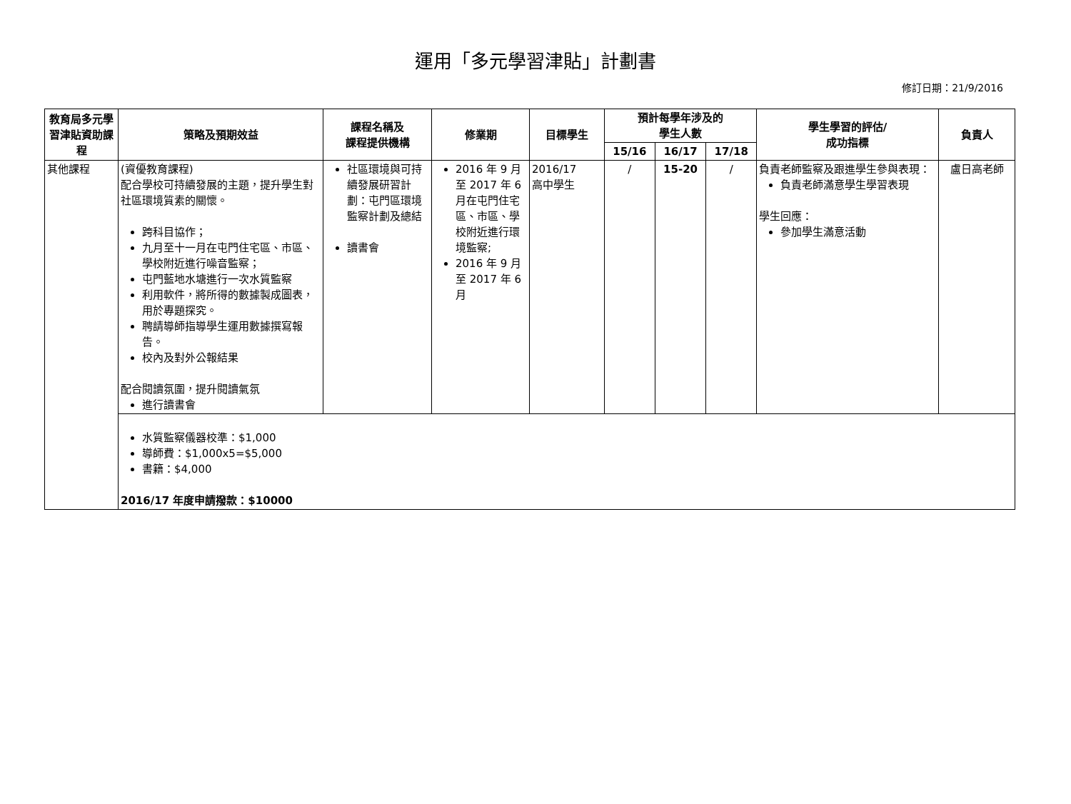運用「多元學習津貼」計劃書
修訂日期：21/9/2016
| 教育局多元學習津貼資助課程 | 策略及預期效益 | 課程名稱及 課程提供機構 | 修業期 | 目標學生 | 預計每學年涉及的 學生人數 | | | 學生學習的評估/ 成功指標 | 負責人 |
| --- | --- | --- | --- | --- | --- | --- | --- | --- | --- |
| | | | | | 15/16 | 16/17 | 17/18 | | |
| 其他課程 | (資優教育課程) 配合學校可持續發展的主題，提升學生對社區環境質素的關懷。 跨科目協作； 九月至十一月在屯門住宅區、市區、學校附近進行噪音監察； 屯門藍地水塘進行一次水質監察 利用軟件，將所得的數據製成圖表，用於專題探究。 聘請導師指導學生運用數據撰寫報告。 校內及對外公報結果 配合閱讀氛圍，提升閱讀氣氛 進行讀書會 | 社區環境與可持續發展研習計劃：屯門區環境監察計劃及總結 讀書會 | 2016 年 9 月至 2017 年 6 月在屯門住宅區、市區、學校附近進行環境監察; 2016 年 9 月至 2017 年 6 月 | 2016/17 高中學生 | / | 15-20 | / | 負責老師監察及跟進學生參與表現： 負責老師滿意學生學習表現 學生回應： 參加學生滿意活動 | 盧日高老師 |
| | 水質監察儀器校準：$1,000 導師費：$1,000x5=$5,000 書籍：$4,000 2016/17 年度申請撥款：$10000 | | | | | | | | |